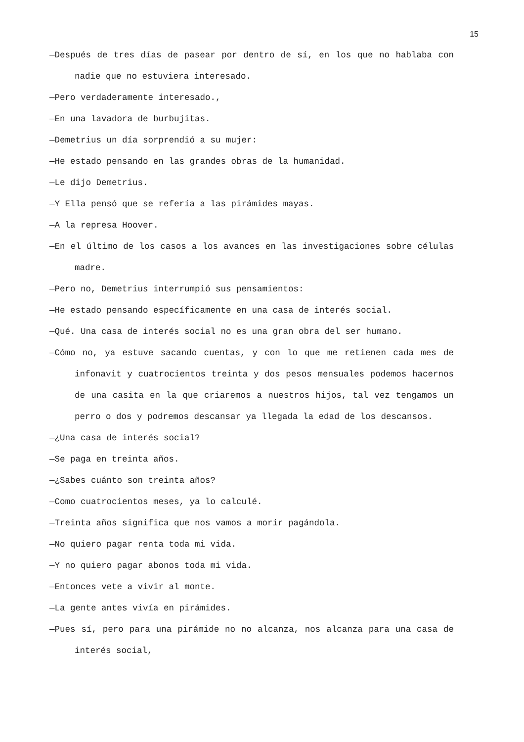15
—Después de tres días de pasear por dentro de sí, en los que no hablaba con nadie que no estuviera interesado.
—Pero verdaderamente interesado.,
—En una lavadora de burbujitas.
—Demetrius un día sorprendió a su mujer:
—He estado pensando en las grandes obras de la humanidad.
—Le dijo Demetrius.
—Y Ella pensó que se refería a las pirámides mayas.
—A la represa Hoover.
—En el último de los casos a los avances en las investigaciones sobre células madre.
—Pero no, Demetrius interrumpió sus pensamientos:
—He estado pensando específicamente en una casa de interés social.
—Qué. Una casa de interés social no es una gran obra del ser humano.
—Cómo no, ya estuve sacando cuentas, y con lo que me retienen cada mes de infonavit y cuatrocientos treinta y dos pesos mensuales podemos hacernos de una casita en la que criaremos a nuestros hijos, tal vez tengamos un perro o dos y podremos descansar ya llegada la edad de los descansos.
—¿Una casa de interés social?
—Se paga en treinta años.
—¿Sabes cuánto son treinta años?
—Como cuatrocientos meses, ya lo calculé.
—Treinta años significa que nos vamos a morir pagándola.
—No quiero pagar renta toda mi vida.
—Y no quiero pagar abonos toda mi vida.
—Entonces vete a vivir al monte.
—La gente antes vivía en pirámides.
—Pues sí, pero para una pirámide no no alcanza, nos alcanza para una casa de interés social,